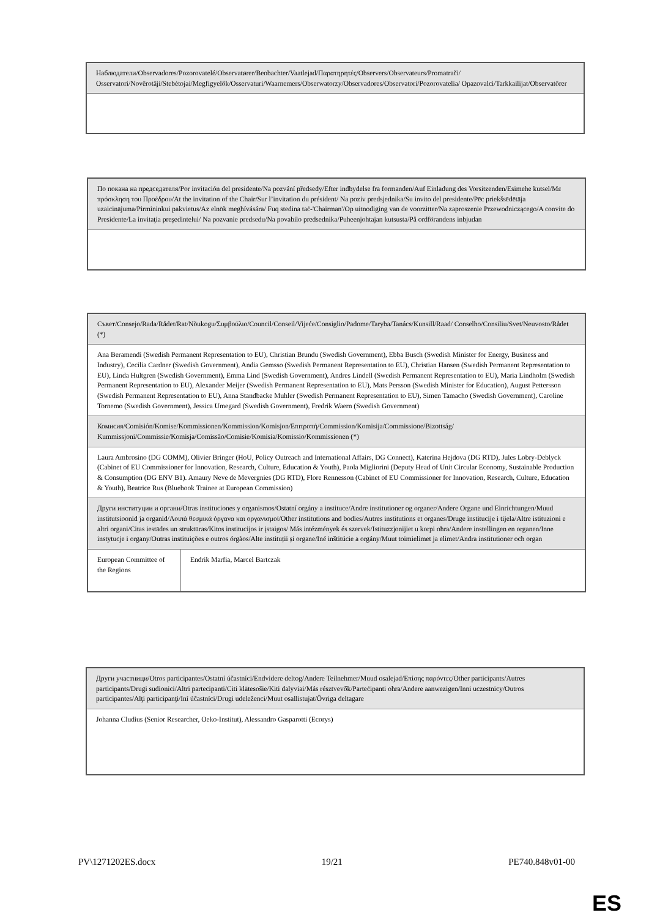| Наблюдатели/Observadores/Pozorovatelé/Observatører/Beobachter/Vaatlejad/Παρατηρητές/Observers/Observateurs/Promatrači/ Osservatori/Novērotāji/Stebėtojai/Megfigyelők/Osservaturi/Waarnemers/Obserwatorzy/Observadores/Observatori/Pozorovatelia/ Opazovalci/Tarkkailijat/Observatörer |
| По покана на председателя/Por invitación del presidente/Na pozvání předsedy/Efter indbydelse fra formanden/Auf Einladung des Vorsitzenden/Esimehe kutsel/Με πρόσκληση του Προέδρου/At the invitation of the Chair/Sur l’invitation du président/ Na poziv predsjednika/Su invito del presidente/Pēc priekšsēdētāja uzaicinājuma/Pirmininkui pakvietus/Az elnök meghívására/ Fuq stedina taċ-'Chairman'/Op uitnodiging van de voorzitter/Na zaproszenie Przewodniczącego/A convite do Presidente/La invitaţia preşedintelui/ Na pozvanie predsedu/Na povabilo predsednika/Puheenjohtajan kutsusta/På ordförandens inbjudan |
| Съвет/Consejo/Rada/Rådet/Rat/Nõukogu/Συμβούλιο/Council/Conseil/Vijeće/Consiglio/Padome/Taryba/Tanács/Kunsill/Raad/ Conselho/Consiliu/Svet/Neuvosto/Rådet (*) | |
| Ana Beramendi (Swedish Permanent Representation to EU), Christian Brundu (Swedish Government), Ebba Busch (Swedish Minister for Energy, Business and Industry), Cecilia Cardner (Swedish Government), Andia Gemsso (Swedish Permanent Representation to EU), Christian Hansen (Swedish Permanent Representation to EU), Linda Hultgren (Swedish Government), Emma Lind (Swedish Government), Andres Lindell (Swedish Permanent Representation to EU), Maria Lindholm (Swedish Permanent Representation to EU), Alexander Meijer (Swedish Permanent Representation to EU), Mats Persson (Swedish Minister for Education), August Pettersson (Swedish Permanent Representation to EU), Anna Standbacke Muhler (Swedish Permanent Representation to EU), Simen Tamacho (Swedish Government), Caroline Tornemo (Swedish Government), Jessica Umegard (Swedish Government), Fredrik Waern (Swedish Government) | |
| Комисия/Comisión/Komise/Kommissionen/Kommission/Komisjon/Επιτροπή/Commission/Komisija/Commissione/Bizottság/ Kummissjoni/Commissie/Komisja/Comissão/Comisie/Komisia/Komissio/Kommissionen (*) | |
| Laura Ambrosino (DG COMM), Olivier Bringer (HoU, Policy Outreach and International Affairs, DG Connect), Katerina Hejdova (DG RTD), Jules Lobry-Deblyck (Cabinet of EU Commissioner for Innovation, Research, Culture, Education & Youth), Paola Migliorini (Deputy Head of Unit Circular Economy, Sustainable Production & Consumption (DG ENV B1). Amaury Neve de Mevergnies (DG RTD), Flore Rennesson (Cabinet of EU Commissioner for Innovation, Research, Culture, Education & Youth), Beatrice Rus (Bluebook Trainee at European Commission) | |
| Други институции и органи/Otras instituciones y organismos/Ostatní orgány a instituce/Andre institutioner og organer/Andere Organe und Einrichtungen/Muud institutsioonid ja organid/Λοιπά θεσμικά όργανα και οργανισμοί/Other institutions and bodies/Autres institutions et organes/Druge institucije i tijela/Altre istituzioni e altri organi/Citas iestādes un struktūras/Kitos institucijos ir įstaigos/ Más intézmények és szervek/Istituzzjonijiet u korpi oħra/Andere instellingen en organen/Inne instytucje i organy/Outras instituições e outros órgãos/Alte instituții și organe/Iné inštitúcie a orgány/Muut toimielimet ja elimet/Andra institutioner och organ | |
| European Committee of the Regions | Endrik Marfia, Marcel Bartczak |
| Други участници/Otros participantes/Ostatní účastníci/Endvidere deltog/Andere Teilnehmer/Muud osalejad/Επίσης παρόντες/Other participants/Autres participants/Drugi sudionici/Altri partecipanti/Citi klātesošie/Kiti dalyviai/Más résztvevők/Parteċipanti oħra/Andere aanwezigen/Inni uczestnicy/Outros participantes/Alţi participanţi/Iní účastníci/Drugi udeleženci/Muut osallistujat/Övriga deltagare |
| Johanna Cludius (Senior Researcher, Oeko-Institut), Alessandro Gasparotti (Ecorys) |
PV\1271202ES.docx 19/21 PE740.848v01-00
ES